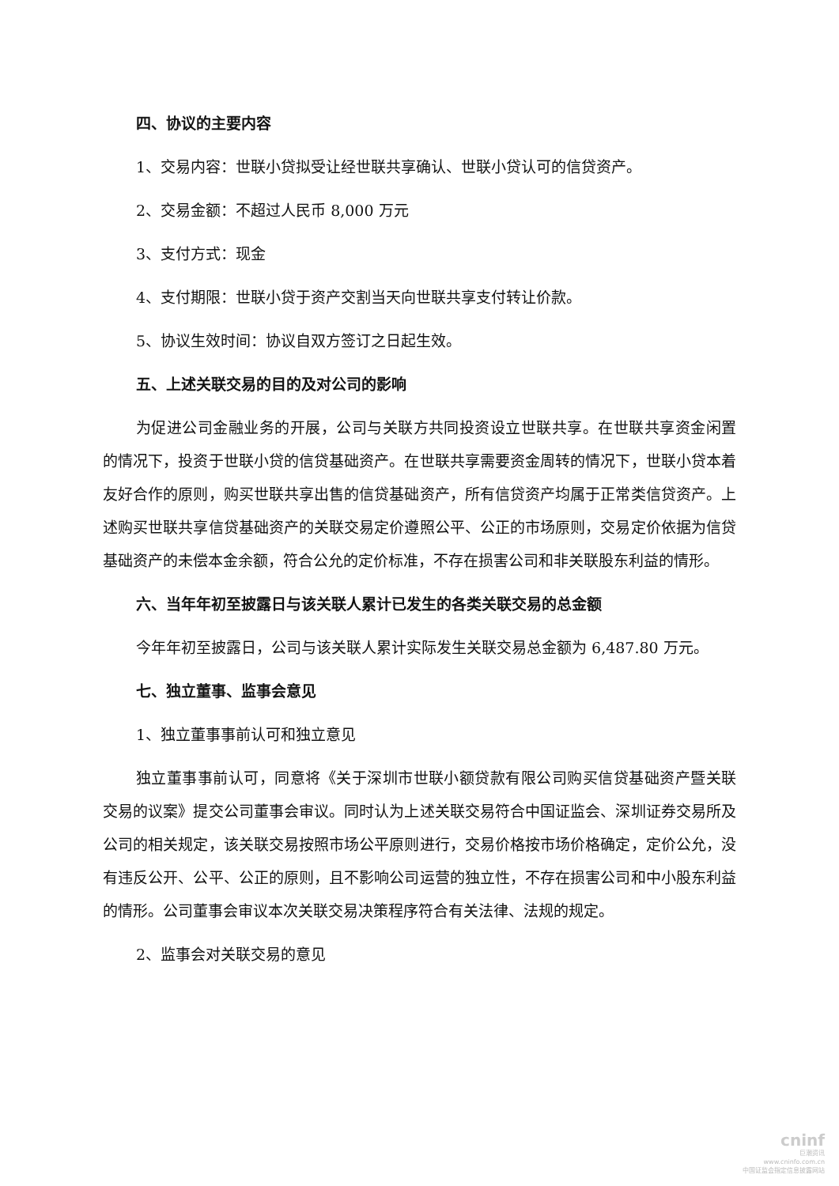四、协议的主要内容
1、交易内容：世联小贷拟受让经世联共享确认、世联小贷认可的信贷资产。
2、交易金额：不超过人民币 8,000 万元
3、支付方式：现金
4、支付期限：世联小贷于资产交割当天向世联共享支付转让价款。
5、协议生效时间：协议自双方签订之日起生效。
五、上述关联交易的目的及对公司的影响
为促进公司金融业务的开展，公司与关联方共同投资设立世联共享。在世联共享资金闲置的情况下，投资于世联小贷的信贷基础资产。在世联共享需要资金周转的情况下，世联小贷本着友好合作的原则，购买世联共享出售的信贷基础资产，所有信贷资产均属于正常类信贷资产。上述购买世联共享信贷基础资产的关联交易定价遵照公平、公正的市场原则，交易定价依据为信贷基础资产的未偿本金余额，符合公允的定价标准，不存在损害公司和非关联股东利益的情形。
六、当年年初至披露日与该关联人累计已发生的各类关联交易的总金额
今年年初至披露日，公司与该关联人累计实际发生关联交易总金额为 6,487.80 万元。
七、独立董事、监事会意见
1、独立董事事前认可和独立意见
独立董事事前认可，同意将《关于深圳市世联小额贷款有限公司购买信贷基础资产暨关联交易的议案》提交公司董事会审议。同时认为上述关联交易符合中国证监会、深圳证券交易所及公司的相关规定，该关联交易按照市场公平原则进行，交易价格按市场价格确定，定价公允，没有违反公开、公平、公正的原则，且不影响公司运营的独立性，不存在损害公司和中小股东利益的情形。公司董事会审议本次关联交易决策程序符合有关法律、法规的规定。
2、监事会对关联交易的意见
cninf
巨潮资讯
www.cninfo.com.cn
中国证监会指定信息披露网站